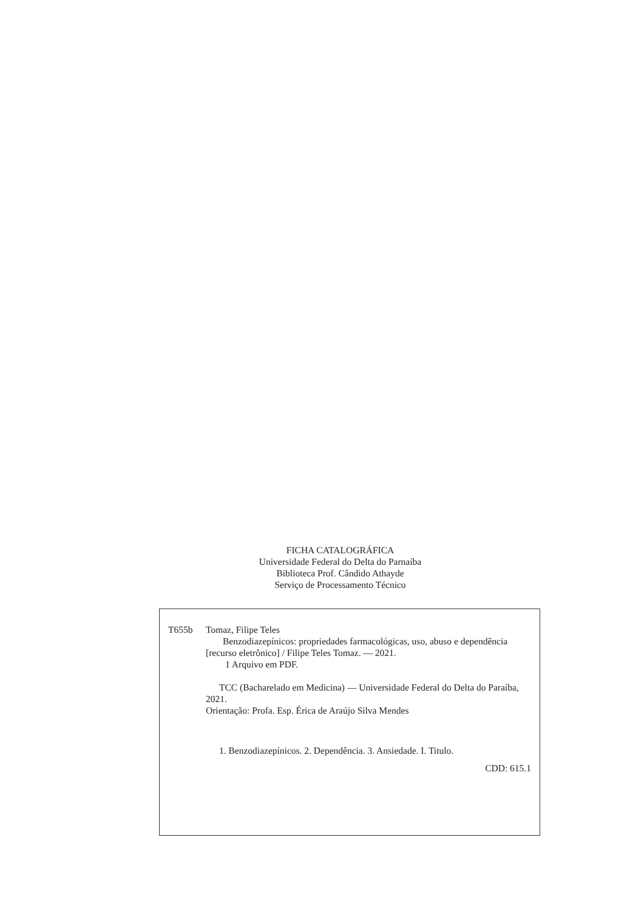FICHA CATALOGRÁFICA
Universidade Federal do Delta do Parnaíba
Biblioteca Prof. Cândido Athayde
Serviço de Processamento Técnico
T655b Tomaz, Filipe Teles
Benzodiazepínicos: propriedades farmacológicas, uso, abuso e dependência [recurso eletrônico] / Filipe Teles Tomaz. — 2021.
1 Arquivo em PDF.
TCC (Bacharelado em Medicina) — Universidade Federal do Delta do Paraíba, 2021.
Orientação: Profa. Esp. Érica de Araújo Silva Mendes
1. Benzodiazepínicos. 2. Dependência. 3. Ansiedade. I. Titulo.
CDD: 615.1